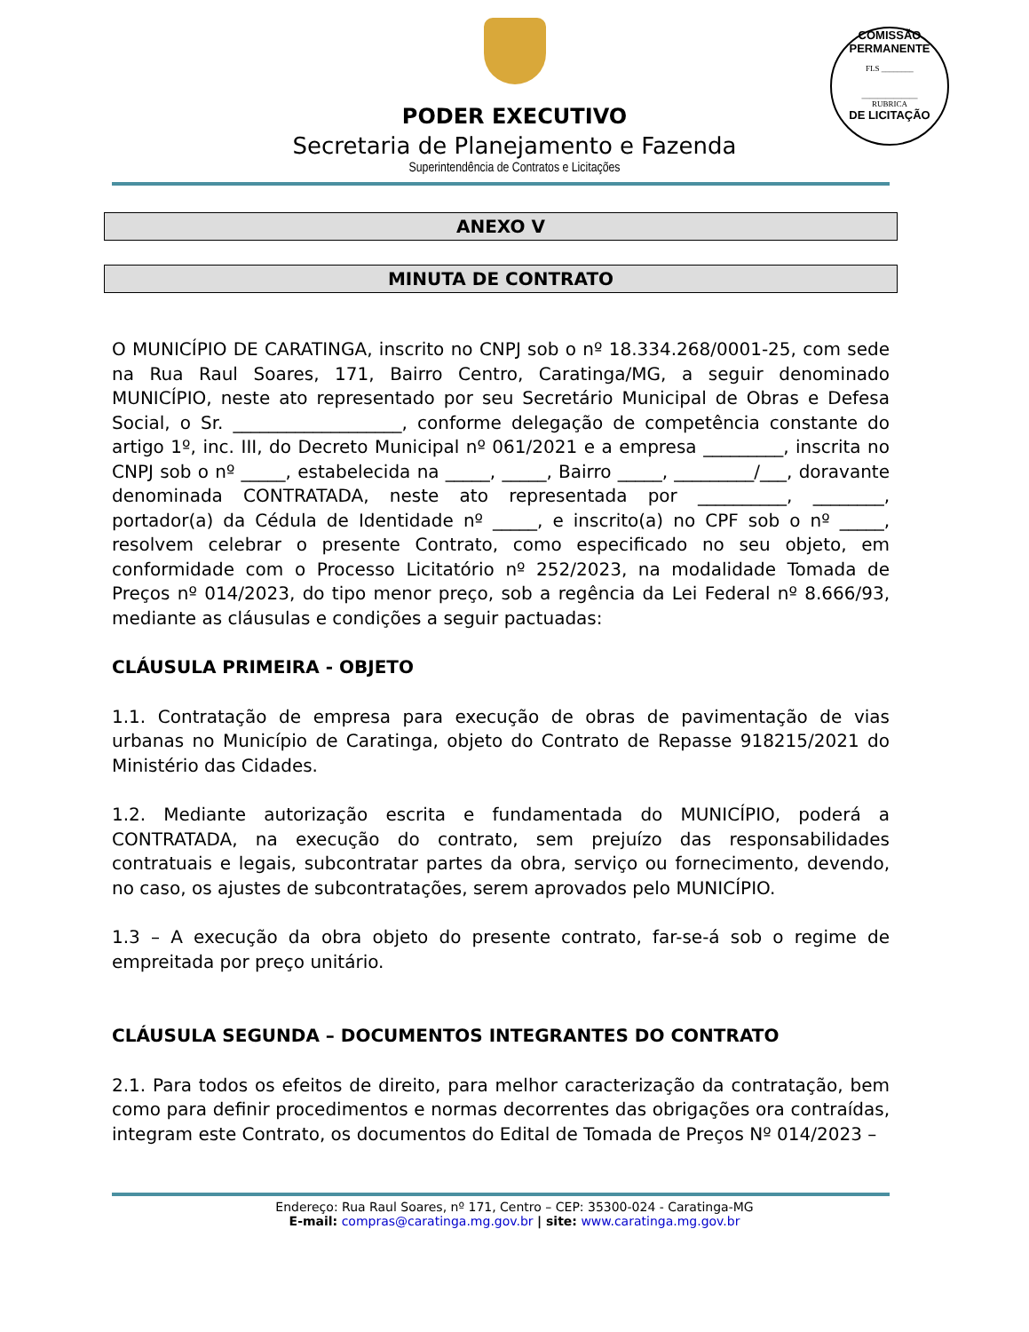COMISSÃO PERMANENTE
FLS ________
______________
RUBRICA
DE LICITAÇÃO
PODER EXECUTIVO
Secretaria de Planejamento e Fazenda
Superintendência de Contratos e Licitações
ANEXO V
MINUTA DE CONTRATO
O MUNICÍPIO DE CARATINGA, inscrito no CNPJ sob o nº 18.334.268/0001-25, com sede na Rua Raul Soares, 171, Bairro Centro, Caratinga/MG, a seguir denominado MUNICÍPIO, neste ato representado por seu Secretário Municipal de Obras e Defesa Social, o Sr. ___________________, conforme delegação de competência constante do artigo 1º, inc. III, do Decreto Municipal nº 061/2021 e a empresa _________, inscrita no CNPJ sob o nº _____, estabelecida na _____, _____, Bairro _____, _________/___, doravante denominada CONTRATADA, neste ato representada por __________, ________, portador(a) da Cédula de Identidade nº _____, e inscrito(a) no CPF sob o nº _____, resolvem celebrar o presente Contrato, como especificado no seu objeto, em conformidade com o Processo Licitatório nº 252/2023, na modalidade Tomada de Preços nº 014/2023, do tipo menor preço, sob a regência da Lei Federal nº 8.666/93, mediante as cláusulas e condições a seguir pactuadas:
CLÁUSULA PRIMEIRA - OBJETO
1.1. Contratação de empresa para execução de obras de pavimentação de vias urbanas no Município de Caratinga, objeto do Contrato de Repasse 918215/2021 do Ministério das Cidades.
1.2. Mediante autorização escrita e fundamentada do MUNICÍPIO, poderá a CONTRATADA, na execução do contrato, sem prejuízo das responsabilidades contratuais e legais, subcontratar partes da obra, serviço ou fornecimento, devendo, no caso, os ajustes de subcontratações, serem aprovados pelo MUNICÍPIO.
1.3 – A execução da obra objeto do presente contrato, far-se-á sob o regime de empreitada por preço unitário.
CLÁUSULA SEGUNDA – DOCUMENTOS INTEGRANTES DO CONTRATO
2.1. Para todos os efeitos de direito, para melhor caracterização da contratação, bem como para definir procedimentos e normas decorrentes das obrigações ora contraídas, integram este Contrato, os documentos do Edital de Tomada de Preços Nº 014/2023 –
Endereço: Rua Raul Soares, nº 171, Centro – CEP: 35300-024 - Caratinga-MG
E-mail: compras@caratinga.mg.gov.br | site: www.caratinga.mg.gov.br